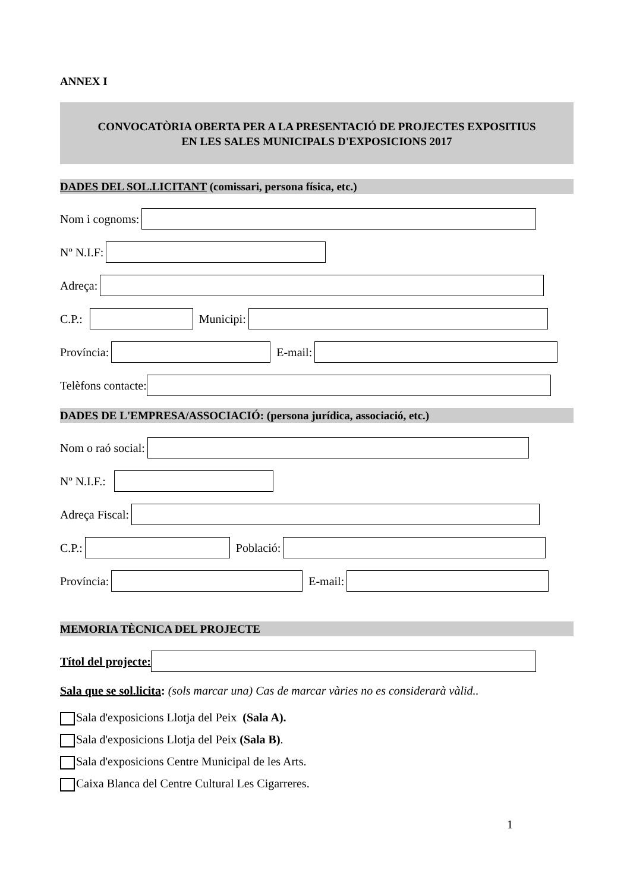ANNEX I
CONVOCATÒRIA OBERTA PER A LA PRESENTACIÓ DE PROJECTES EXPOSITIUS
EN LES SALES MUNICIPALS D'EXPOSICIONS 2017
DADES DEL SOL.LICITANT (comissari, persona física, etc.)
Nom i cognoms:
Nº N.I.F:
Adreça:
C.P.:
Municipi:
Província:
E-mail:
Telèfons contacte:
DADES DE L'EMPRESA/ASSOCIACIÓ: (persona jurídica, associació, etc.)
Nom o raó social:
Nº N.I.F.:
Adreça Fiscal:
C.P.:
Població:
Província:
E-mail:
MEMORIA TÈCNICA DEL PROJECTE
Títol del projecte:
Sala que se sol.licita: (sols marcar una) Cas de marcar vàries no es considerarà vàlid..
Sala d'exposicions Llotja del Peix (Sala A).
Sala d'exposicions Llotja del Peix (Sala B).
Sala d'exposicions Centre Municipal de les Arts.
Caixa Blanca del Centre Cultural Les Cigarreres.
1